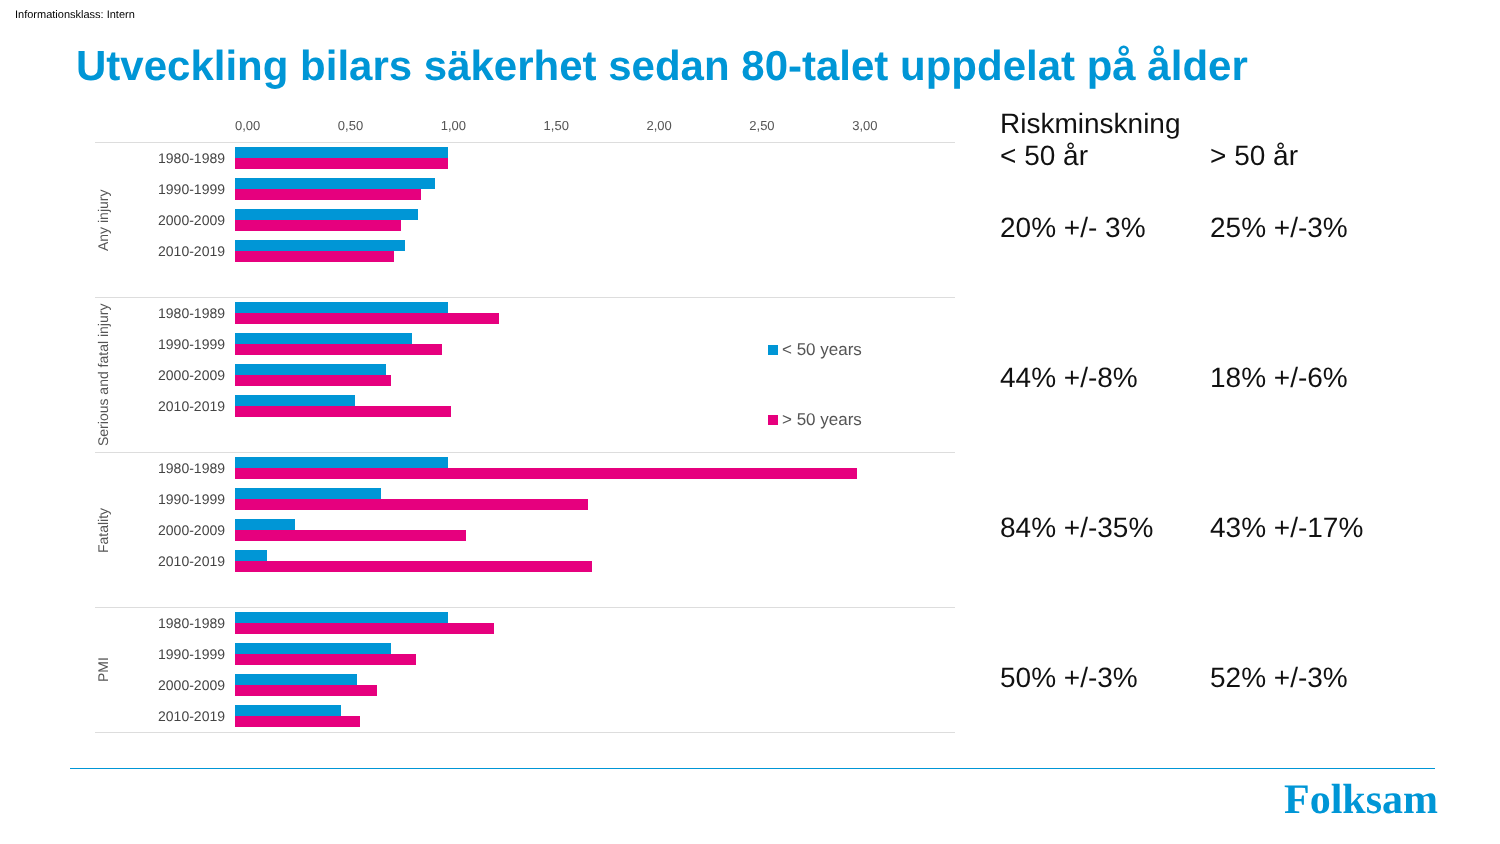Informationsklass: Intern
Utveckling bilars säkerhet sedan 80-talet uppdelat på ålder
0,00 0,50 1,00 1,50 2,00 2,50 3,00
Any injury
1980-1989
1990-1999
2000-2009
2010-2019
Serious and fatal injury
1980-1989
1990-1999
2000-2009
2010-2019
Fatality
1980-1989
1990-1999
2000-2009
2010-2019
PMI
1980-1989
1990-1999
2000-2009
2010-2019
Riskminskning
< 50 år > 50 år
20% +/- 3% 25% +/-3%
44% +/-8% 18% +/-6%
84% +/-35% 43% +/-17%
50% +/-3% 52% +/-3%
< 50 years
> 50 years
Folksam